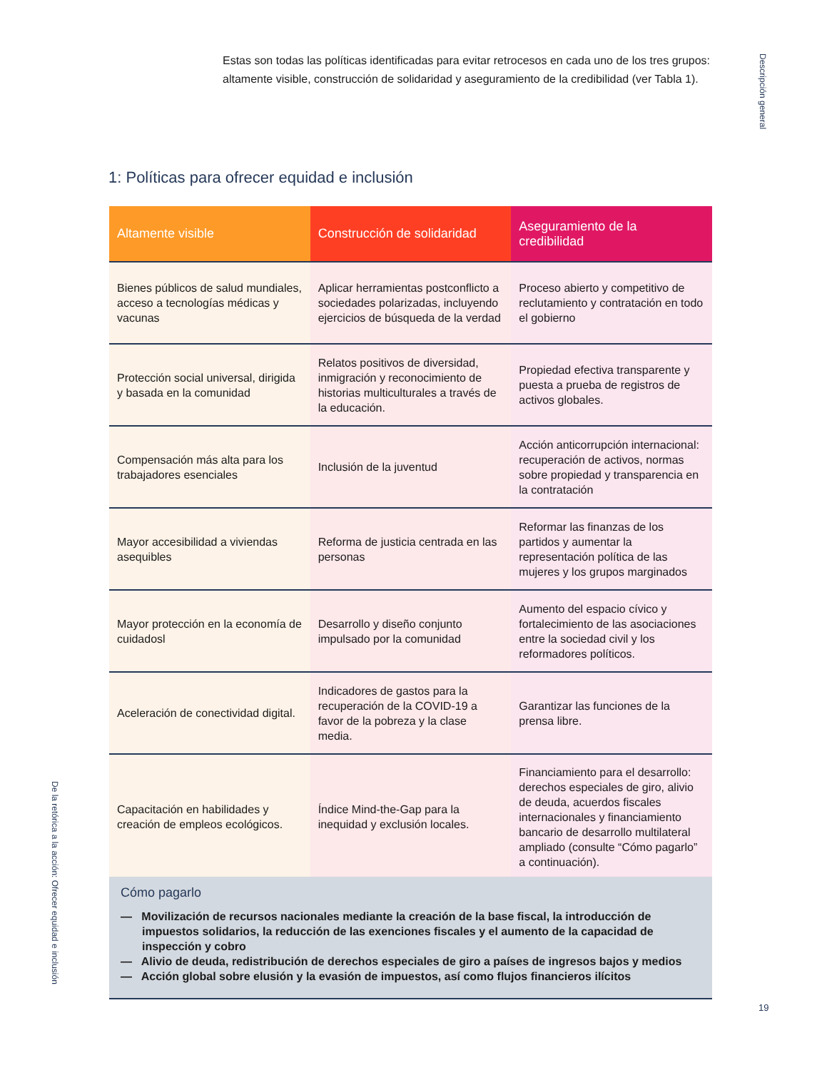Estas son todas las políticas identificadas para evitar retrocesos en cada uno de los tres grupos: altamente visible, construcción de solidaridad y aseguramiento de la credibilidad (ver Tabla 1).
Descripción general
1: Políticas para ofrecer equidad e inclusión
| Altamente visible | Construcción de solidaridad | Aseguramiento de la credibilidad |
| --- | --- | --- |
| Bienes públicos de salud mundiales, acceso a tecnologías médicas y vacunas | Aplicar herramientas postconflicto a sociedades polarizadas, incluyendo ejercicios de búsqueda de la verdad | Proceso abierto y competitivo de reclutamiento y contratación en todo el gobierno |
| Protección social universal, dirigida y basada en la comunidad | Relatos positivos de diversidad, inmigración y reconocimiento de historias multiculturales a través de la educación. | Propiedad efectiva transparente y puesta a prueba de registros de activos globales. |
| Compensación más alta para los trabajadores esenciales | Inclusión de la juventud | Acción anticorrupción internacional: recuperación de activos, normas sobre propiedad y transparencia en la contratación |
| Mayor accesibilidad a viviendas asequibles | Reforma de justicia centrada en las personas | Reformar las finanzas de los partidos y aumentar la representación política de las mujeres y los grupos marginados |
| Mayor protección en la economía de cuidadosl | Desarrollo y diseño conjunto impulsado por la comunidad | Aumento del espacio cívico y fortalecimiento de las asociaciones entre la sociedad civil y los reformadores políticos. |
| Aceleración de conectividad digital. | Indicadores de gastos para la recuperación de la COVID-19 a favor de la pobreza y la clase media. | Garantizar las funciones de la prensa libre. |
| Capacitación en habilidades y creación de empleos ecológicos. | Índice Mind-the-Gap para la inequidad y exclusión locales. | Financiamiento para el desarrollo: derechos especiales de giro, alivio de deuda, acuerdos fiscales internacionales y financiamiento bancario de desarrollo multilateral ampliado (consulte “Cómo pagarlo” a continuación). |
Cómo pagarlo
— Movilización de recursos nacionales mediante la creación de la base fiscal, la introducción de impuestos solidarios, la reducción de las exenciones fiscales y el aumento de la capacidad de inspección y cobro
— Alivio de deuda, redistribución de derechos especiales de giro a países de ingresos bajos y medios
— Acción global sobre elusión y la evasión de impuestos, así como flujos financieros ilícitos
De la retórica a la acción: Ofrecer equidad e inclusión
19